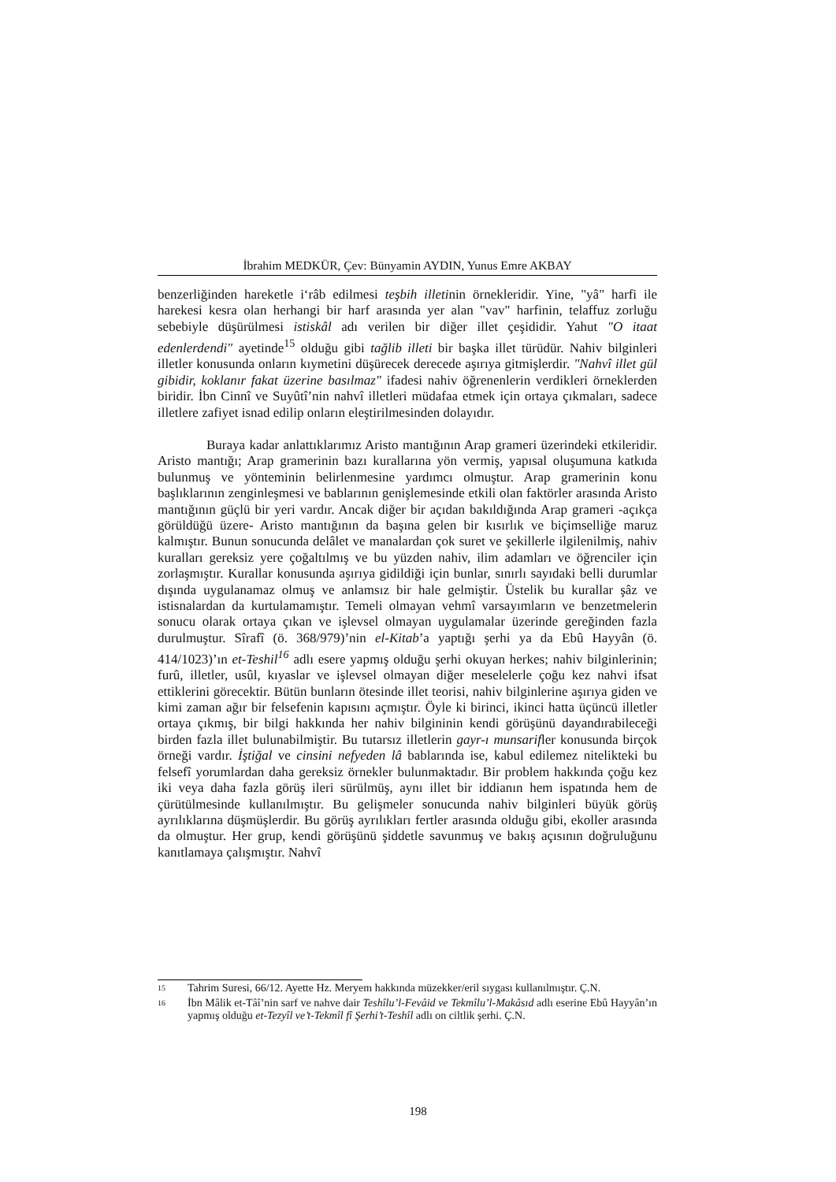İbrahim MEDKÜR, Çev: Bünyamin AYDIN, Yunus Emre AKBAY
benzerliğinden hareketle i‘râb edilmesi teşbih illetinin örnekleridir. Yine, "yâ" harfi ile harekesi kesra olan herhangi bir harf arasında yer alan "vav" harfinin, telaffuz zorluğu sebebiyle düşürülmesi istiskâl adı verilen bir diğer illet çeşididir. Yahut "O itaat edenlerdendi" ayetinde<sup>15</sup> olduğu gibi tağlib illeti bir başka illet türüdür. Nahiv bilginleri illetler konusunda onların kıymetini düşürecek derecede aşırıya gitmişlerdir. "Nahvî illet gül gibidir, koklanır fakat üzerine basılmaz" ifadesi nahiv öğrenenlerin verdikleri örneklerden biridir. İbn Cinnî ve Suyûtî’nin nahvî illetleri müdafaa etmek için ortaya çıkmaları, sadece illetlere zafiyet isnad edilip onların eleştirilmesinden dolayıdır.
Buraya kadar anlattıklarımız Aristo mantığının Arap grameri üzerindeki etkileridir. Aristo mantığı; Arap gramerinin bazı kurallarına yön vermiş, yapısal oluşumuna katkıda bulunmuş ve yönteminin belirlenmesine yardımcı olmuştur. Arap gramerinin konu başlıklarının zenginleşmesi ve bablarının genişlemesinde etkili olan faktörler arasında Aristo mantığının güçlü bir yeri vardır. Ancak diğer bir açıdan bakıldığında Arap grameri -açıkça görüldüğü üzere- Aristo mantığının da başına gelen bir kısırlık ve biçimselliğe maruz kalmıştır. Bunun sonucunda delâlet ve manalardan çok suret ve şekillerle ilgilenilmiş, nahiv kuralları gereksiz yere çoğaltılmış ve bu yüzden nahiv, ilim adamları ve öğrenciler için zorlaşmıştır. Kurallar konusunda aşırıya gidildiği için bunlar, sınırlı sayıdaki belli durumlar dışında uygulanamaz olmuş ve anlamsız bir hale gelmiştir. Üstelik bu kurallar şâz ve istisnalardan da kurtulamamıştır. Temeli olmayan vehmî varsayımların ve benzetmelerin sonucu olarak ortaya çıkan ve işlevsel olmayan uygulamalar üzerinde gereğinden fazla durulmuştur. Sîrafî (ö. 368/979)’nin el-Kitab’a yaptığı şerhi ya da Ebû Hayyân (ö. 414/1023)’ın et-Teshil<sup>16</sup> adlı esere yapmış olduğu şerhi okuyan herkes; nahiv bilginlerinin; furû, illetler, usûl, kıyaslar ve işlevsel olmayan diğer meselelerle çoğu kez nahvi ifsat ettiklerini görecektir. Bütün bunların ötesinde illet teorisi, nahiv bilginlerine aşırıya giden ve kimi zaman ağır bir felsefenin kapısını açmıştır. Öyle ki birinci, ikinci hatta üçüncü illetler ortaya çıkmış, bir bilgi hakkında her nahiv bilgininin kendi görüşünü dayandırabileceği birden fazla illet bulunabilmiştir. Bu tutarsız illetlerin gayr-ı munsarifler konusunda birçok örneği vardır. İştiğal ve cinsini nefyeden lâ bablarında ise, kabul edilemez nitelikteki bu felsefî yorumlardan daha gereksiz örnekler bulunmaktadır. Bir problem hakkında çoğu kez iki veya daha fazla görüş ileri sürülmüş, aynı illet bir iddianın hem ispatında hem de çürütülmesinde kullanılmıştır. Bu gelişmeler sonucunda nahiv bilginleri büyük görüş ayrılıklarına düşmüşlerdir. Bu görüş ayrılıkları fertler arasında olduğu gibi, ekoller arasında da olmuştur. Her grup, kendi görüşünü şiddetle savunmuş ve bakış açısının doğruluğunu kanıtlamaya çalışmıştır. Nahvî
15 Tahrim Suresi, 66/12. Ayette Hz. Meryem hakkında müzekker/eril sıygası kullanılmıştır. Ç.N.
16 İbn Mâlik et-Tâî’nin sarf ve nahve dair Teshîlu’l-Fevâid ve Tekmîlu’l-Makâsıd adlı eserine Ebû Hayyân’ın yapmış olduğu et-Tezyîl ve’t-Tekmîl fî Şerhi’t-Teshîl adlı on ciltlik şerhi. Ç.N.
198